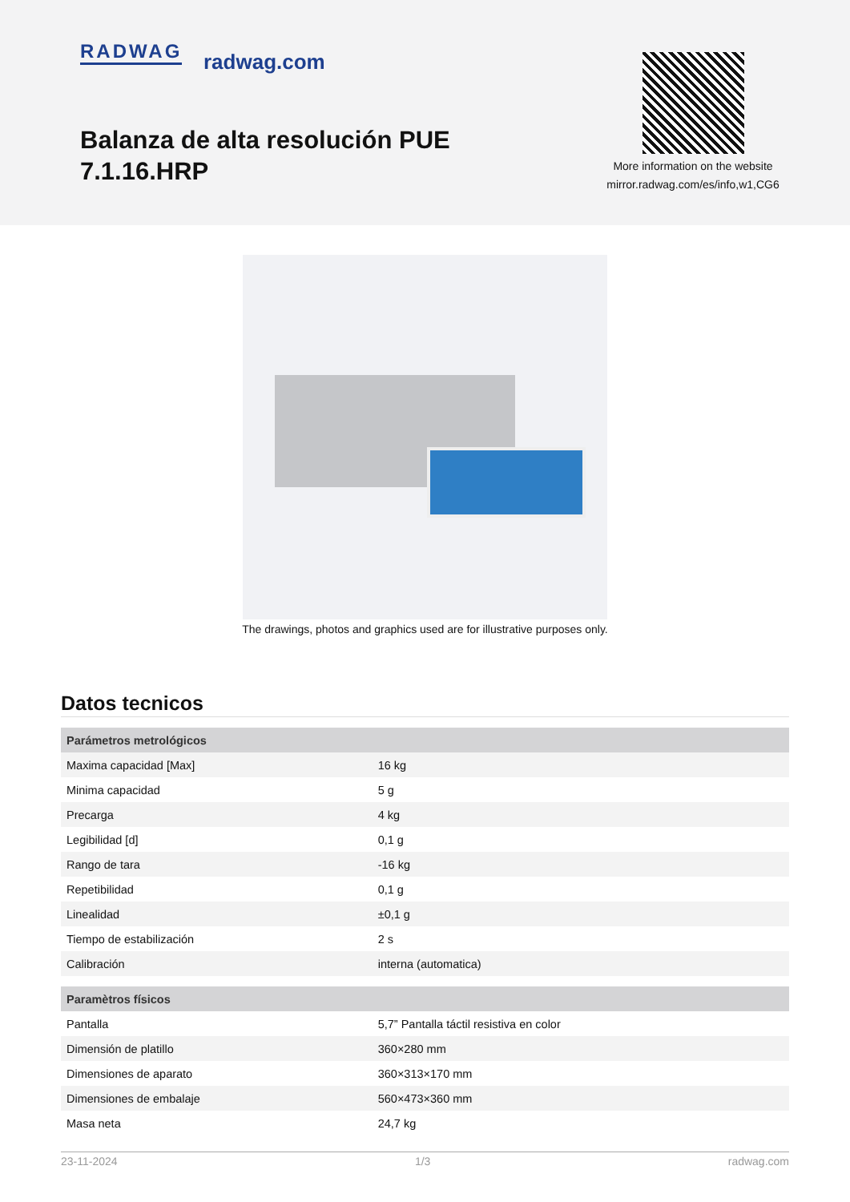RADWAG radwag.com
Balanza de alta resolución PUE 7.1.16.HRP
More information on the website mirror.radwag.com/es/info,w1,CG6
The drawings, photos and graphics used are for illustrative purposes only.
Datos tecnicos
| Parámetros metrológicos | |
| --- | --- |
| Maxima capacidad [Max] | 16 kg |
| Minima capacidad | 5 g |
| Precarga | 4 kg |
| Legibilidad [d] | 0,1 g |
| Rango de tara | -16 kg |
| Repetibilidad | 0,1 g |
| Linealidad | ±0,1 g |
| Tiempo de estabilización | 2 s |
| Calibración | interna (automatica) |
| Paramètros físicos | |
| Pantalla | 5,7” Pantalla táctil resistiva en color |
| Dimensión de platillo | 360×280 mm |
| Dimensiones de aparato | 360×313×170 mm |
| Dimensiones de embalaje | 560×473×360 mm |
| Masa neta | 24,7 kg |
23-11-2024 1/3 radwag.com